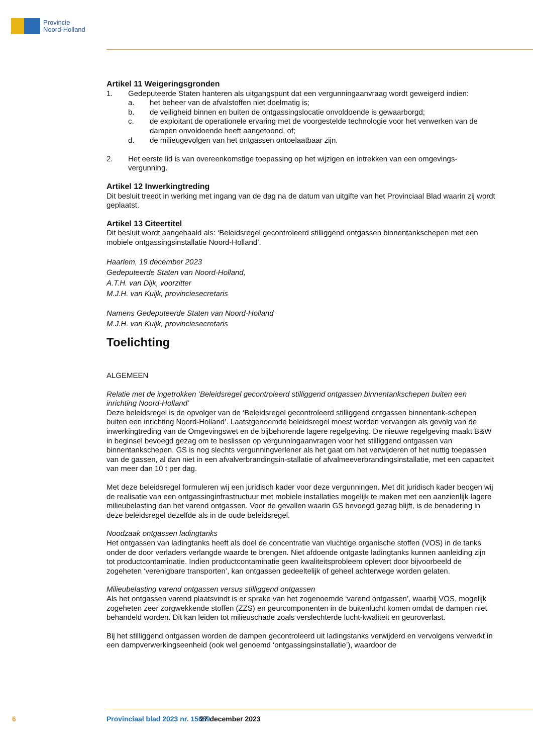Provincie
Noord-Holland
Artikel 11 Weigeringsgronden
1. Gedeputeerde Staten hanteren als uitgangspunt dat een vergunningaanvraag wordt geweigerd indien:
a. het beheer van de afvalstoffen niet doelmatig is;
b. de veiligheid binnen en buiten de ontgassingslocatie onvoldoende is gewaarborgd;
c. de exploitant de operationele ervaring met de voorgestelde technologie voor het verwerken van de dampen onvoldoende heeft aangetoond, of;
d. de milieugevolgen van het ontgassen ontoelaatbaar zijn.
2. Het eerste lid is van overeenkomstige toepassing op het wijzigen en intrekken van een omgevings-vergunning.
Artikel 12 Inwerkingtreding
Dit besluit treedt in werking met ingang van de dag na de datum van uitgifte van het Provinciaal Blad waarin zij wordt geplaatst.
Artikel 13 Citeertitel
Dit besluit wordt aangehaald als: ‘Beleidsregel gecontroleerd stilliggend ontgassen binnentankschepen met een mobiele ontgassingsinstallatie Noord-Holland’.
Haarlem, 19 december 2023
Gedeputeerde Staten van Noord-Holland,
A.T.H. van Dijk, voorzitter
M.J.H. van Kuijk, provinciesecretaris
Namens Gedeputeerde Staten van Noord-Holland
M.J.H. van Kuijk, provinciesecretaris
Toelichting
ALGEMEEN
Relatie met de ingetrokken ‘Beleidsregel gecontroleerd stilliggend ontgassen binnentankschepen buiten een inrichting Noord-Holland’
Deze beleidsregel is de opvolger van de ‘Beleidsregel gecontroleerd stilliggend ontgassen binnentank-schepen buiten een inrichting Noord-Holland’. Laatstgenoemde beleidsregel moest worden vervangen als gevolg van de inwerkingtreding van de Omgevingswet en de bijbehorende lagere regelgeving. De nieuwe regelgeving maakt B&W in beginsel bevoegd gezag om te beslissen op vergunningaanvragen voor het stilliggend ontgassen van binnentankschepen. GS is nog slechts vergunningverlener als het gaat om het verwijderen of het nuttig toepassen van de gassen, al dan niet in een afvalverbrandingsin-stallatie of afvalmeeverbrandingsinstallatie, met een capaciteit van meer dan 10 t per dag.
Met deze beleidsregel formuleren wij een juridisch kader voor deze vergunningen. Met dit juridisch kader beogen wij de realisatie van een ontgassinginfrastructuur met mobiele installaties mogelijk te maken met een aanzienlijk lagere milieubelasting dan het varend ontgassen. Voor de gevallen waarin GS bevoegd gezag blijft, is de benadering in deze beleidsregel dezelfde als in de oude beleidsregel.
Noodzaak ontgassen ladingtanks
Het ontgassen van ladingtanks heeft als doel de concentratie van vluchtige organische stoffen (VOS) in de tanks onder de door verladers verlangde waarde te brengen. Niet afdoende ontgaste ladingtanks kunnen aanleiding zijn tot productcontaminatie. Indien productcontaminatie geen kwaliteitsprobleem oplevert door bijvoorbeeld de zogeheten ‘verenigbare transporten’, kan ontgassen gedeeltelijk of geheel achterwege worden gelaten.
Milieubelasting varend ontgassen versus stilliggend ontgassen
Als het ontgassen varend plaatsvindt is er sprake van het zogenoemde ‘varend ontgassen’, waarbij VOS, mogelijk zogeheten zeer zorgwekkende stoffen (ZZS) en geurcomponenten in de buitenlucht komen omdat de dampen niet behandeld worden. Dit kan leiden tot milieuschade zoals verslechterde lucht-kwaliteit en geuroverlast.
Bij het stilliggend ontgassen worden de dampen gecontroleerd uit ladingstanks verwijderd en vervolgens verwerkt in een dampverwerkingseenheid (ook wel genoemd ‘ontgassingsinstallatie’), waardoor de
6 Provinciaal blad 2023 nr. 15689 27 december 2023